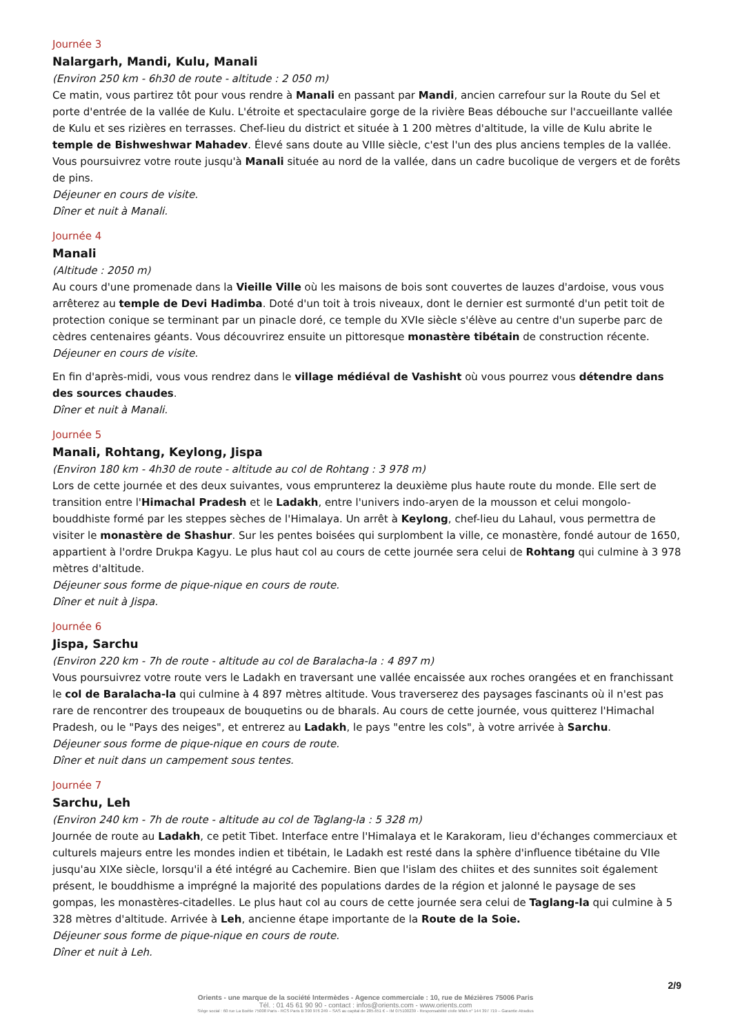Journée 3
Nalargarh, Mandi, Kulu, Manali
(Environ 250 km - 6h30 de route - altitude : 2 050 m)
Ce matin, vous partirez tôt pour vous rendre à Manali en passant par Mandi, ancien carrefour sur la Route du Sel et porte d'entrée de la vallée de Kulu. L'étroite et spectaculaire gorge de la rivière Beas débouche sur l'accueillante vallée de Kulu et ses rizières en terrasses. Chef-lieu du district et située à 1 200 mètres d'altitude, la ville de Kulu abrite le temple de Bishweshwar Mahadev. Élevé sans doute au VIIIe siècle, c'est l'un des plus anciens temples de la vallée. Vous poursuivrez votre route jusqu'à Manali située au nord de la vallée, dans un cadre bucolique de vergers et de forêts de pins.
Déjeuner en cours de visite.
Dîner et nuit à Manali.
Journée 4
Manali
(Altitude : 2050 m)
Au cours d'une promenade dans la Vieille Ville où les maisons de bois sont couvertes de lauzes d'ardoise, vous vous arrêterez au temple de Devi Hadimba. Doté d'un toit à trois niveaux, dont le dernier est surmonté d'un petit toit de protection conique se terminant par un pinacle doré, ce temple du XVIe siècle s'élève au centre d'un superbe parc de cèdres centenaires géants. Vous découvrirez ensuite un pittoresque monastère tibétain de construction récente.
Déjeuner en cours de visite.
En fin d'après-midi, vous vous rendrez dans le village médiéval de Vashisht où vous pourrez vous détendre dans des sources chaudes.
Dîner et nuit à Manali.
Journée 5
Manali, Rohtang, Keylong, Jispa
(Environ 180 km - 4h30 de route - altitude au col de Rohtang : 3 978 m)
Lors de cette journée et des deux suivantes, vous emprunterez la deuxième plus haute route du monde. Elle sert de transition entre l'Himachal Pradesh et le Ladakh, entre l'univers indo-aryen de la mousson et celui mongolo-bouddhiste formé par les steppes sèches de l'Himalaya. Un arrêt à Keylong, chef-lieu du Lahaul, vous permettra de visiter le monastère de Shashur. Sur les pentes boisées qui surplombent la ville, ce monastère, fondé autour de 1650, appartient à l'ordre Drukpa Kagyu. Le plus haut col au cours de cette journée sera celui de Rohtang qui culmine à 3 978 mètres d'altitude.
Déjeuner sous forme de pique-nique en cours de route.
Dîner et nuit à Jispa.
Journée 6
Jispa, Sarchu
(Environ 220 km - 7h de route - altitude au col de Baralacha-la : 4 897 m)
Vous poursuivrez votre route vers le Ladakh en traversant une vallée encaissée aux roches orangées et en franchissant le col de Baralacha-la qui culmine à 4 897 mètres altitude. Vous traverserez des paysages fascinants où il n'est pas rare de rencontrer des troupeaux de bouquetins ou de bharals. Au cours de cette journée, vous quitterez l'Himachal Pradesh, ou le "Pays des neiges", et entrerez au Ladakh, le pays "entre les cols", à votre arrivée à Sarchu.
Déjeuner sous forme de pique-nique en cours de route.
Dîner et nuit dans un campement sous tentes.
Journée 7
Sarchu, Leh
(Environ 240 km - 7h de route - altitude au col de Taglang-la : 5 328 m)
Journée de route au Ladakh, ce petit Tibet. Interface entre l'Himalaya et le Karakoram, lieu d'échanges commerciaux et culturels majeurs entre les mondes indien et tibétain, le Ladakh est resté dans la sphère d'influence tibétaine du VIIe jusqu'au XIXe siècle, lorsqu'il a été intégré au Cachemire. Bien que l'islam des chiites et des sunnites soit également présent, le bouddhisme a imprégné la majorité des populations dardes de la région et jalonné le paysage de ses gompas, les monastères-citadelles. Le plus haut col au cours de cette journée sera celui de Taglang-la qui culmine à 5 328 mètres d'altitude. Arrivée à Leh, ancienne étape importante de la Route de la Soie.
Déjeuner sous forme de pique-nique en cours de route.
Dîner et nuit à Leh.
2/9
Orients - une marque de la société Intermèdes - Agence commerciale : 10, rue de Mézières 75006 Paris
Tél. : 01 45 61 90 90 - contact : infos@orients.com - www.orients.com
Siège social : 60 rue La Boétie 75008 Paris - RCS Paris B 390 976 249 – SAS au capital de 285.651 € – IM 075100239 - Responsabilité civile MMA n° 144 397 719 – Garantie Atradius